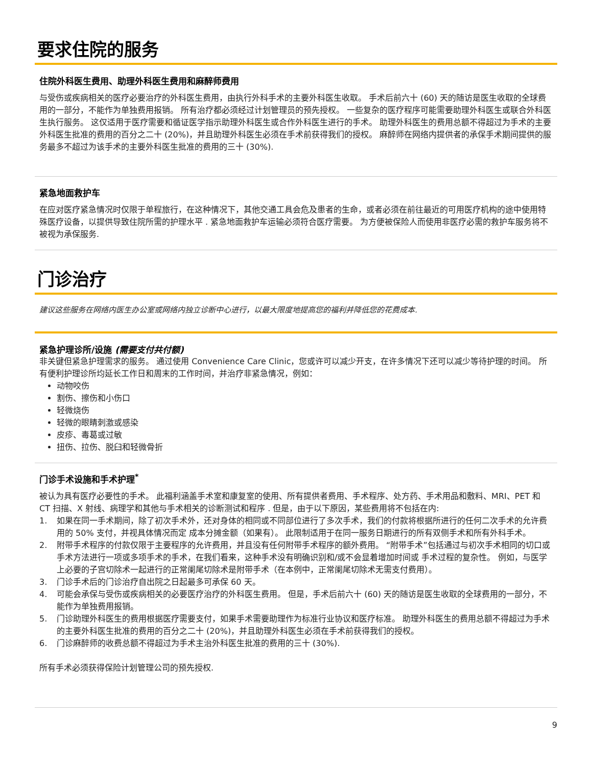要求住院的服务
住院外科医生费用、助理外科医生费用和麻醉师费用
与受伤或疾病相关的医疗必要治疗的外科医生费用，由执行外科手术的主要外科医生收取。 手术后前六十 (60) 天的随访是医生收取的全球费用的一部分，不能作为单独费用报销。 所有治疗都必须经过计划管理员的预先授权。 一些复杂的医疗程序可能需要助理外科医生或联合外科医生执行服务。 这仅适用于医疗需要和循证医学指示助理外科医生或合作外科医生进行的手术。 助理外科医生的费用总额不得超过为手术的主要外科医生批准的费用的百分之二十 (20%)，并且助理外科医生必须在手术前获得我们的授权。 麻醉师在网络内提供者的承保手术期间提供的服务最多不超过为该手术的主要外科医生批准的费用的三十 (30%).
紧急地面救护车
在应对医疗紧急情况时仅限于单程旅行，在这种情况下，其他交通工具会危及患者的生命，或者必须在前往最近的可用医疗机构的途中使用特殊医疗设备，以提供导致住院所需的护理水平 . 紧急地面救护车运输必须符合医疗需要。 为方便被保险人而使用非医疗必需的救护车服务将不被视为承保服务.
门诊治疗
建议这些服务在网络内医生办公室或网络内独立诊断中心进行，以最大限度地提高您的福利并降低您的花费成本.
紧急护理诊所/设施 (需要支付共付额)
非关键但紧急护理需求的服务。 通过使用 Convenience Care Clinic，您或许可以减少开支，在许多情况下还可以减少等待护理的时间。 所有便利护理诊所均延长工作日和周末的工作时间，并治疗非紧急情况，例如：
动物咬伤
割伤、擦伤和小伤口
轻微烧伤
轻微的眼睛刺激或感染
皮疹、毒葛或过敏
扭伤、拉伤、脱臼和轻微骨折
门诊手术设施和手术护理<sup>*</sup>
被认为具有医疗必要性的手术。 此福利涵盖手术室和康复室的使用、所有提供者费用、手术程序、处方药、手术用品和敷料、MRI、PET 和 CT 扫描、X 射线、病理学和其他与手术相关的诊断测试和程序 . 但是，由于以下原因，某些费用将不包括在内:
1. 如果在同一手术期间，除了初次手术外，还对身体的相同或不同部位进行了多次手术，我们的付款将根据所进行的任何二次手术的允许费用的 50% 支付，并视具体情况而定 成本分摊金额（如果有）。 此限制适用于在同一服务日期进行的所有双侧手术和所有外科手术。
2. 附带手术程序的付款仅限于主要程序的允许费用，并且没有任何附带手术程序的额外费用。 “附带手术”包括通过与初次手术相同的切口或手术方法进行一项或多项手术的手术，在我们看来，这种手术没有明确识别和/或不会显着增加时间或 手术过程的复杂性。 例如，与医学上必要的子宫切除术一起进行的正常阑尾切除术是附带手术（在本例中，正常阑尾切除术无需支付费用）。
3. 门诊手术后的门诊治疗自出院之日起最多可承保 60 天。
4. 可能会承保与受伤或疾病相关的必要医疗治疗的外科医生费用。 但是，手术后前六十 (60) 天的随访是医生收取的全球费用的一部分，不能作为单独费用报销。
5. 门诊助理外科医生的费用根据医疗需要支付，如果手术需要助理作为标准行业协议和医疗标准。 助理外科医生的费用总额不得超过为手术的主要外科医生批准的费用的百分之二十 (20%)，并且助理外科医生必须在手术前获得我们的授权。
6. 门诊麻醉师的收费总额不得超过为手术主治外科医生批准的费用的三十 (30%).
所有手术必须获得保险计划管理公司的预先授权.
9